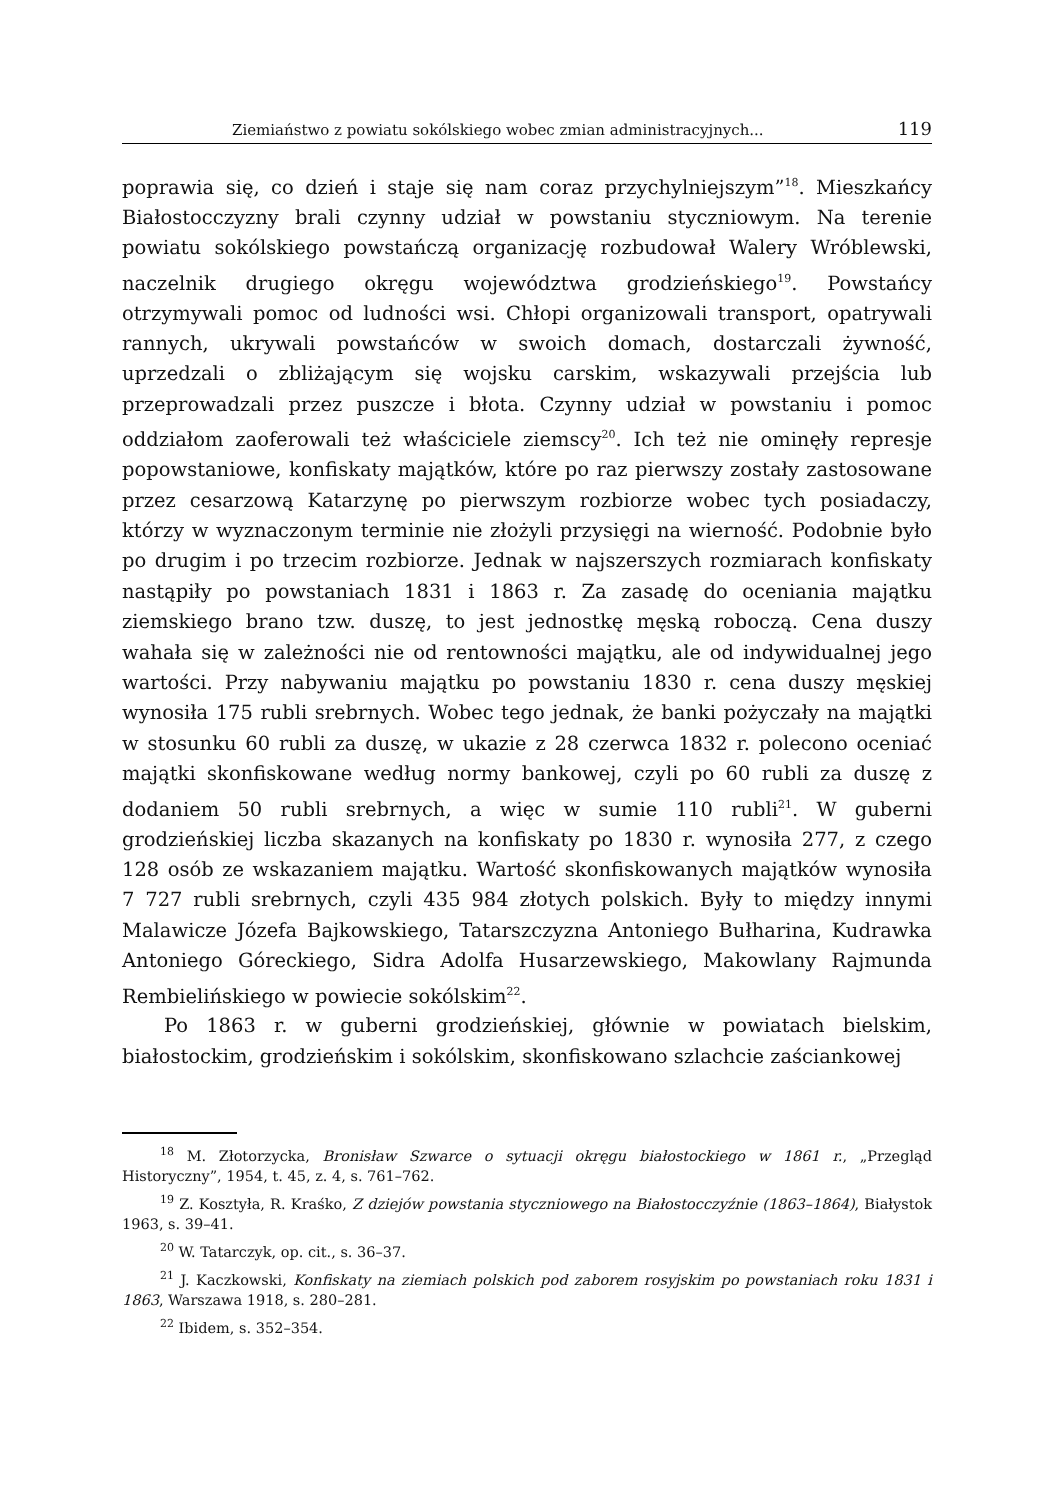Ziemiaństwo z powiatu sokólskiego wobec zmian administracyjnych... 119
poprawia się, co dzień i staje się nam coraz przychylniejszym”<sup>18</sup>. Mieszkańcy Białostocczyzny brali czynny udział w powstaniu styczniowym. Na terenie powiatu sokólskiego powstańczą organizację rozbudował Walery Wróblewski, naczelnik drugiego okręgu województwa grodzieńskiego<sup>19</sup>. Powstańcy otrzymywali pomoc od ludności wsi. Chłopi organizowali transport, opatrywali rannych, ukrywali powstańców w swoich domach, dostarczali żywność, uprzedzali o zbliżającym się wojsku carskim, wskazywali przejścia lub przeprowadzali przez puszcze i błota. Czynny udział w powstaniu i pomoc oddziałom zaoferowali też właściciele ziemscy<sup>20</sup>. Ich też nie ominęły represje popowstaniowe, konfiskaty majątków, które po raz pierwszy zostały zastosowane przez cesarzową Katarzynę po pierwszym rozbiorze wobec tych posiadaczy, którzy w wyznaczonym terminie nie złożyli przysięgi na wierność. Podobnie było po drugim i po trzecim rozbiorze. Jednak w najszerszych rozmiarach konfiskaty nastąpiły po powstaniach 1831 i 1863 r. Za zasadę do oceniania majątku ziemskiego brano tzw. duszę, to jest jednostkę męską roboczą. Cena duszy wahała się w zależności nie od rentowności majątku, ale od indywidualnej jego wartości. Przy nabywaniu majątku po powstaniu 1830 r. cena duszy męskiej wynosiła 175 rubli srebrnych. Wobec tego jednak, że banki pożyczały na majątki w stosunku 60 rubli za duszę, w ukazie z 28 czerwca 1832 r. polecono oceniać majątki skonfiskowane według normy bankowej, czyli po 60 rubli za duszę z dodaniem 50 rubli srebrnych, a więc w sumie 110 rubli<sup>21</sup>. W guberni grodzieńskiej liczba skazanych na konfiskaty po 1830 r. wynosiła 277, z czego 128 osób ze wskazaniem majątku. Wartość skonfiskowanych majątków wynosiła 7 727 rubli srebrnych, czyli 435 984 złotych polskich. Były to między innymi Malawicze Józefa Bajkowskiego, Tatarszczyzna Antoniego Bułharina, Kudrawka Antoniego Góreckiego, Sidra Adolfa Husarzewskiego, Makowlany Rajmunda Rembielińskiego w powiecie sokólskim<sup>22</sup>.
Po 1863 r. w guberni grodzieńskiej, głównie w powiatach bielskim, białostockim, grodzieńskim i sokólskim, skonfiskowano szlachcie zaściankowej
<sup>18</sup> M. Złotorzycka, Bronisław Szwarce o sytuacji okręgu białostockiego w 1861 r., „Przegląd Historyczny”, 1954, t. 45, z. 4, s. 761–762.
<sup>19</sup> Z. Kosztyła, R. Kraśko, Z dziejów powstania styczniowego na Białostocczyźnie (1863–1864), Białystok 1963, s. 39–41.
<sup>20</sup> W. Tatarczyk, op. cit., s. 36–37.
<sup>21</sup> J. Kaczkowski, Konfiskaty na ziemiach polskich pod zaborem rosyjskim po powstaniach roku 1831 i 1863, Warszawa 1918, s. 280–281.
<sup>22</sup> Ibidem, s. 352–354.